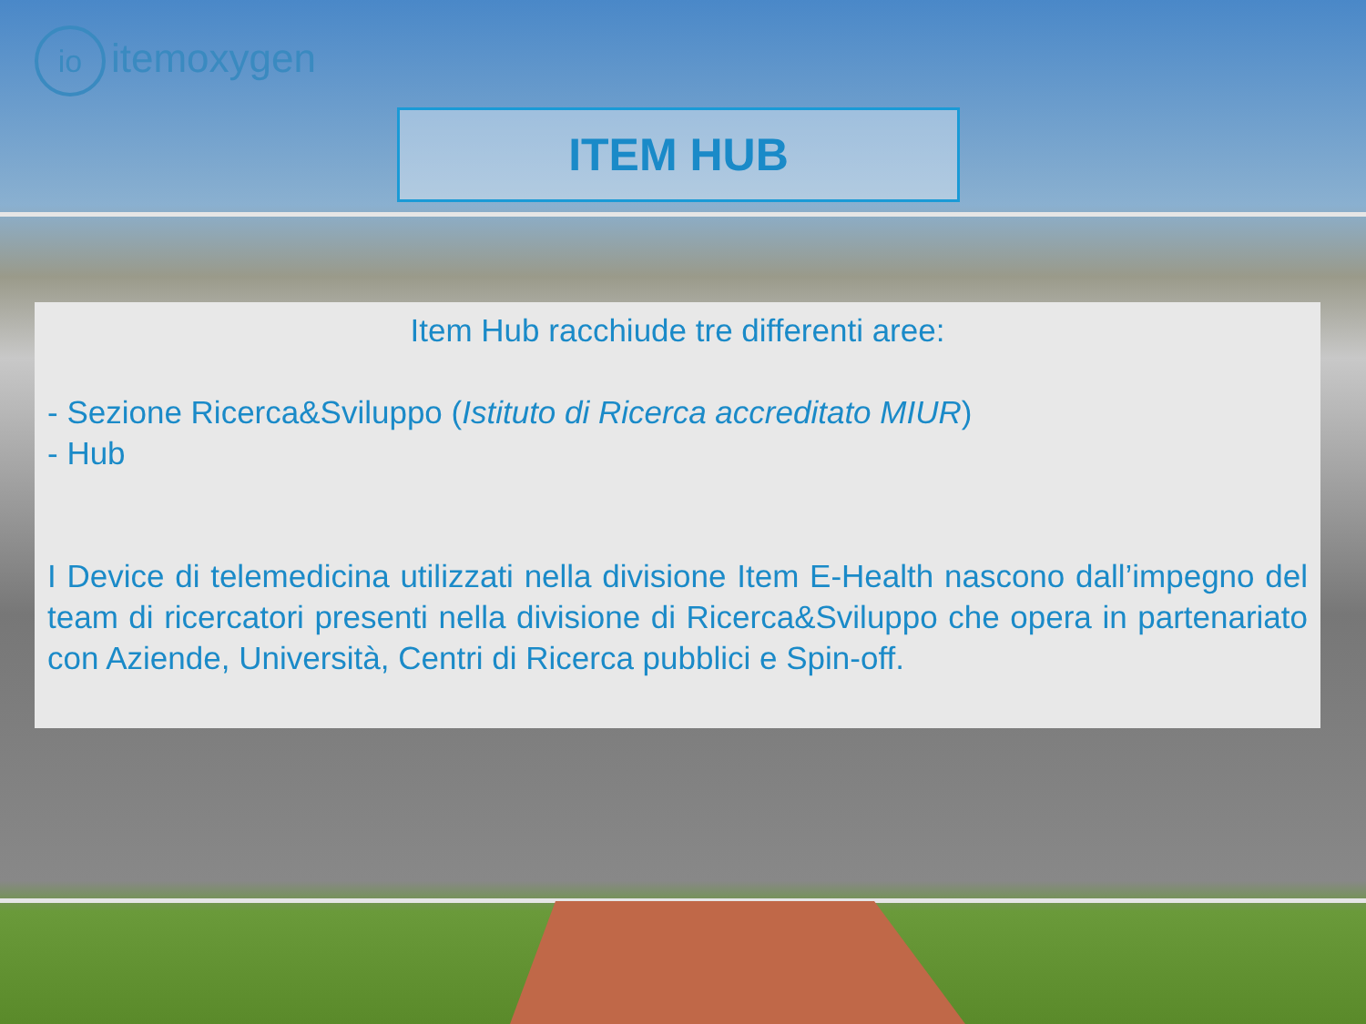io itemoxygen
ITEM HUB
Item Hub racchiude tre differenti aree:
- Sezione Ricerca&Sviluppo (Istituto di Ricerca accreditato MIUR)
- Hub
I Device di telemedicina utilizzati nella divisione Item E-Health nascono dall’impegno del team di ricercatori presenti nella divisione di Ricerca&Sviluppo che opera in partenariato con Aziende, Università, Centri di Ricerca pubblici e Spin-off.